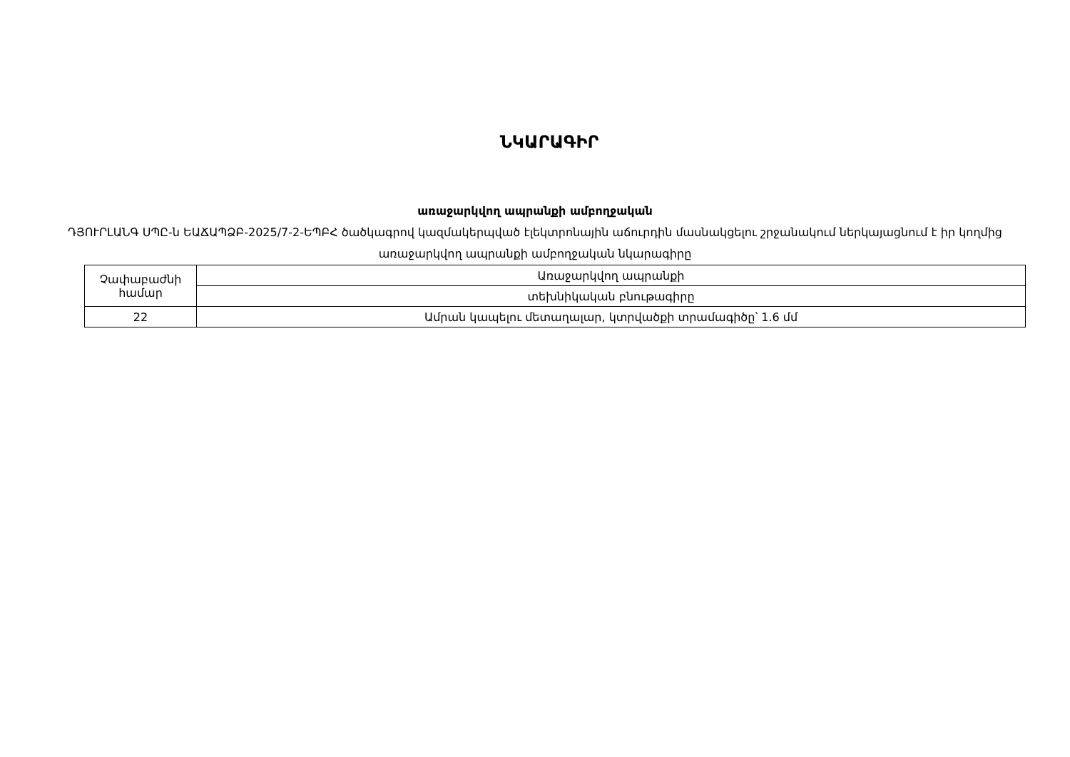ՆԿԱՐԱԳԻՐ
առաջարկվող ապրանքի ամբողջական
ԴՅՈՒՐԼԱՆԳ ՍՊԸ-ն ԵԱՃԱՊՁԲ-2025/7-2-ԵՊԲՀ ծածկագրով կազմակերպված էլեկտրոնային աճուրդին մասնակցելու շրջանակում ներկայացնում է իր կողմից առաջարկվող ապրանքի ամբողջական նկարագիրը
| Չափաբաժնի համար | Առաջարկվող ապրանքի |
| | տեխնիկական բնութագիրը |
| 22 | Ամրան կապելու մետաղալար, կտրվածքի տրամագիծը՝ 1.6 մմ |